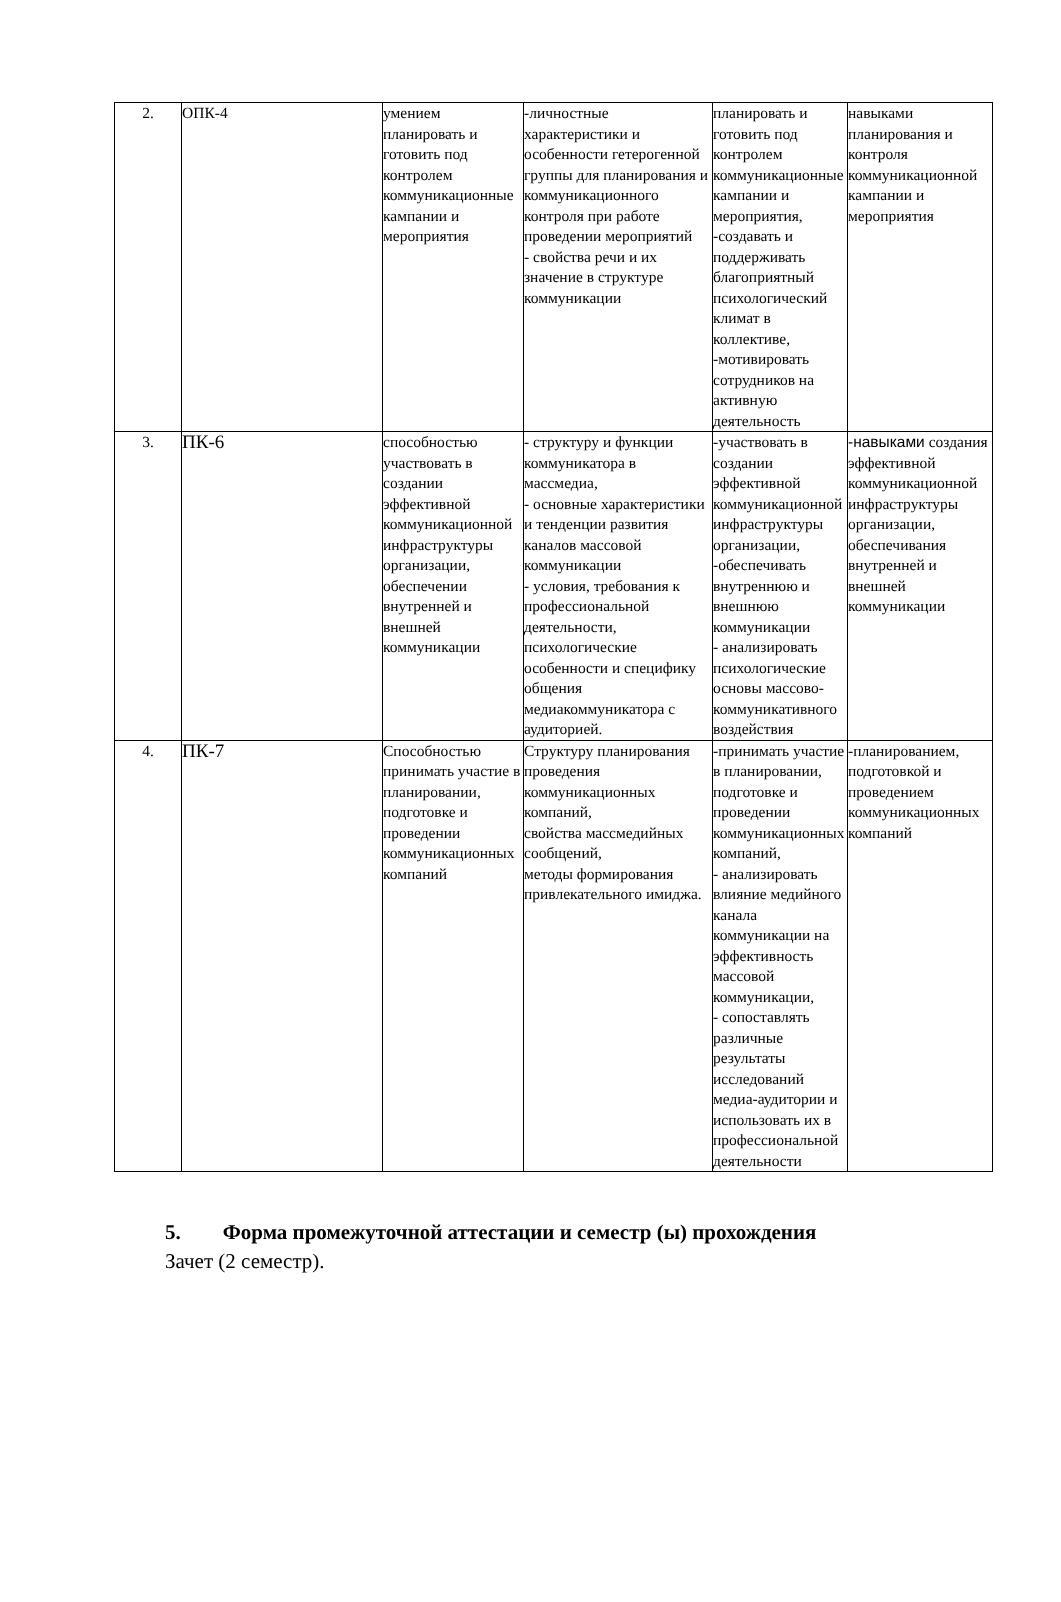| 2. | ОПК-4 | умением планировать и готовить под контролем коммуникационные кампании и мероприятия | -личностные характеристики и особенности гетерогенной группы для планирования и коммуникационного контроля при работе проведении мероприятий - свойства речи и их значение в структуре коммуникации | планировать и готовить под контролем коммуникационные кампании и мероприятия, -создавать и поддерживать благоприятный психологический климат в коллективе, -мотивировать сотрудников на активную деятельность | навыками планирования и контроля коммуникационной кампании и мероприятия |
| 3. | ПК-6 | способностью участвовать в создании эффективной коммуникационной инфраструктуры организации, обеспечении внутренней и внешней коммуникации | - структуру и функции коммуникатора в массмедиа, - основные характеристики и тенденции развития каналов массовой коммуникации - условия, требования к профессиональной деятельности, психологические особенности и специфику общения медиакоммуникатора с аудиторией. | -участвовать в создании эффективной коммуникационной инфраструктуры организации, -обеспечивать внутреннюю и внешнюю коммуникации - анализировать психологические основы массово-коммуникативного воздействия | -навыками создания эффективной коммуникационной инфраструктуры организации, обеспечивания внутренней и внешней коммуникации |
| 4. | ПК-7 | Способностью принимать участие в планировании, подготовке и проведении коммуникационных компаний | Структуру планирования проведения коммуникационных компаний, свойства массмедийных сообщений, методы формирования привлекательного имиджа. | -принимать участие в планировании, подготовке и проведении коммуникационных компаний, - анализировать влияние медийного канала коммуникации на эффективность массовой коммуникации, - сопоставлять различные результаты исследований медиа-аудитории и использовать их в профессиональной деятельности | -планированием, подготовкой и проведением коммуникационных компаний |
5. Форма промежуточной аттестации и семестр (ы) прохождения
Зачет (2 семестр).